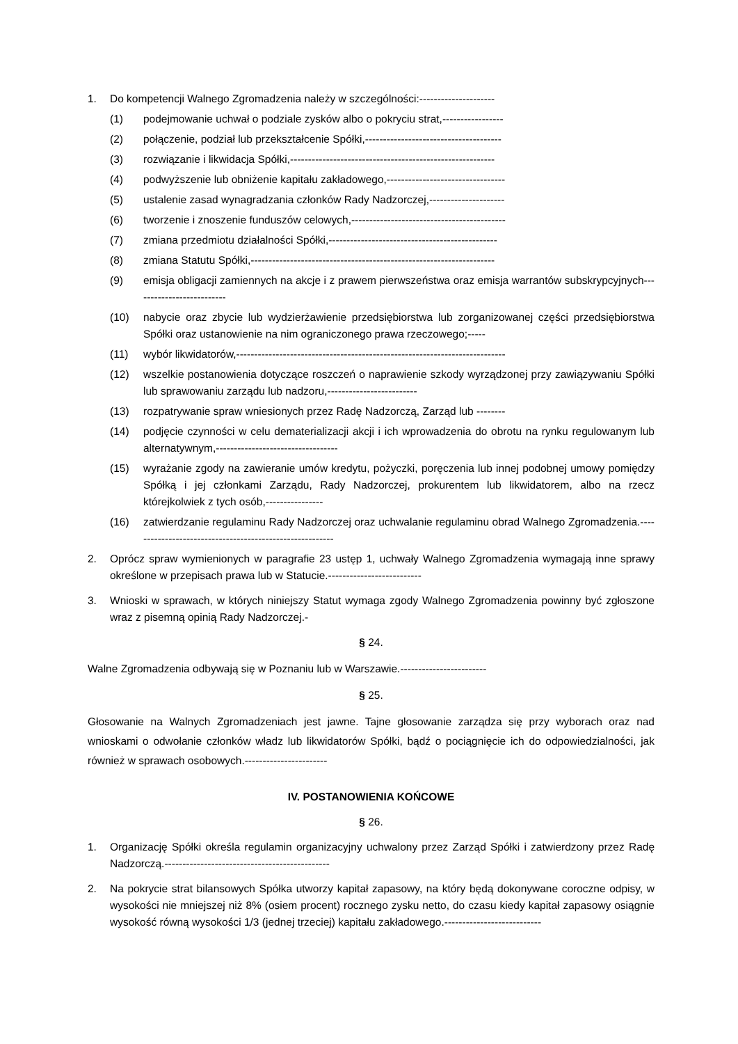1. Do kompetencji Walnego Zgromadzenia należy w szczególności:---------------------
(1) podejmowanie uchwał o podziale zysków albo o pokryciu strat,-----------------
(2) połączenie, podział lub przekształcenie Spółki,--------------------------------------
(3) rozwiązanie i likwidacja Spółki,---------------------------------------------------------
(4) podwyższenie lub obniżenie kapitału zakładowego,---------------------------------
(5) ustalenie zasad wynagradzania członków Rady Nadzorczej,---------------------
(6) tworzenie i znoszenie funduszów celowych,-------------------------------------------
(7) zmiana przedmiotu działalności Spółki,-----------------------------------------------
(8) zmiana Statutu Spółki,--------------------------------------------------------------------
(9) emisja obligacji zamiennych na akcje i z prawem pierwszeństwa oraz emisja warrantów subskrypcyjnych--------------------------
(10) nabycie oraz zbycie lub wydzierżawienie przedsiębiorstwa lub zorganizowanej części przedsiębiorstwa Spółki oraz ustanowienie na nim ograniczonego prawa rzeczowego;-----
(11) wybór likwidatorów,---------------------------------------------------------------------------
(12) wszelkie postanowienia dotyczące roszczeń o naprawienie szkody wyrządzonej przy zawiązywaniu Spółki lub sprawowaniu zarządu lub nadzoru,-------------------------
(13) rozpatrywanie spraw wniesionych przez Radę Nadzorczą, Zarząd lub --------
(14) podjęcie czynności w celu dematerializacji akcji i ich wprowadzenia do obrotu na rynku regulowanym lub alternatywnym,----------------------------------
(15) wyrażanie zgody na zawieranie umów kredytu, pożyczki, poręczenia lub innej podobnej umowy pomiędzy Spółką i jej członkami Zarządu, Rady Nadzorczej, prokurentem lub likwidatorem, albo na rzecz którejkolwiek z tych osób,----------------
(16) zatwierdzanie regulaminu Rady Nadzorczej oraz uchwalanie regulaminu obrad Walnego Zgromadzenia.---------------------------------------------------------
2. Oprócz spraw wymienionych w paragrafie 23 ustęp 1, uchwały Walnego Zgromadzenia wymagają inne sprawy określone w przepisach prawa lub w Statucie.--------------------------
3. Wnioski w sprawach, w których niniejszy Statut wymaga zgody Walnego Zgromadzenia powinny być zgłoszone wraz z pisemną opinią Rady Nadzorczej.-
§ 24.
Walne Zgromadzenia odbywają się w Poznaniu lub w Warszawie.------------------------
§ 25.
Głosowanie na Walnych Zgromadzeniach jest jawne. Tajne głosowanie zarządza się przy wyborach oraz nad wnioskami o odwołanie członków władz lub likwidatorów Spółki, bądź o pociągnięcie ich do odpowiedzialności, jak również w sprawach osobowych.-----------------------
IV. POSTANOWIENIA KOŃCOWE
§ 26.
1. Organizację Spółki określa regulamin organizacyjny uchwalony przez Zarząd Spółki i zatwierdzony przez Radę Nadzorczą.----------------------------------------------
2. Na pokrycie strat bilansowych Spółka utworzy kapitał zapasowy, na który będą dokonywane coroczne odpisy, w wysokości nie mniejszej niż 8% (osiem procent) rocznego zysku netto, do czasu kiedy kapitał zapasowy osiągnie wysokość równą wysokości 1/3 (jednej trzeciej) kapitału zakładowego.---------------------------